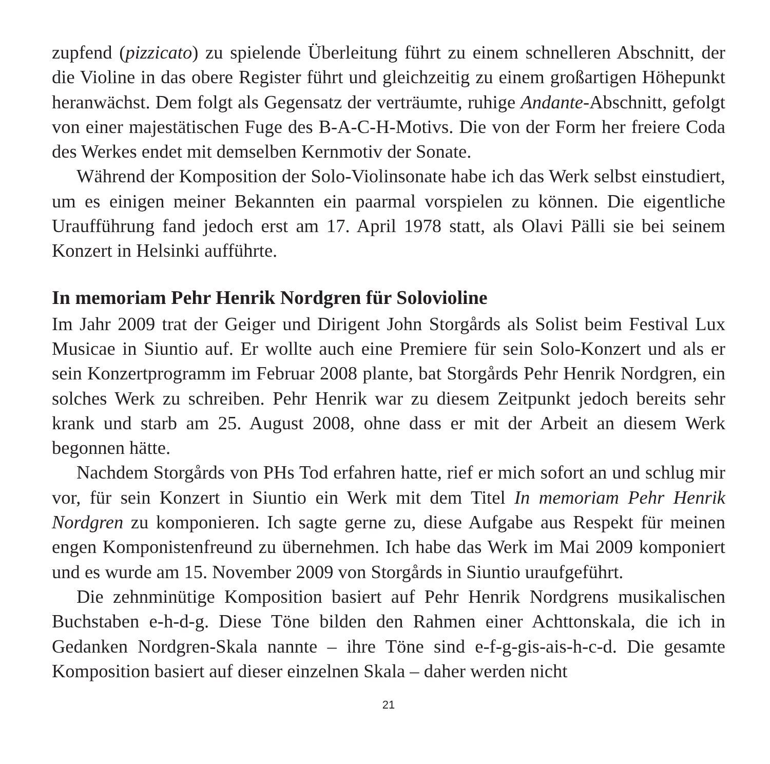zupfend (pizzicato) zu spielende Überleitung führt zu einem schnelleren Abschnitt, der die Violine in das obere Register führt und gleichzeitig zu einem großartigen Höhepunkt heranwächst. Dem folgt als Gegensatz der verträumte, ruhige Andante-Abschnitt, gefolgt von einer majestätischen Fuge des B-A-C-H-Motivs. Die von der Form her freiere Coda des Werkes endet mit demselben Kernmotiv der Sonate.
Während der Komposition der Solo-Violinsonate habe ich das Werk selbst einstudiert, um es einigen meiner Bekannten ein paarmal vorspielen zu können. Die eigentliche Uraufführung fand jedoch erst am 17. April 1978 statt, als Olavi Pälli sie bei seinem Konzert in Helsinki aufführte.
In memoriam Pehr Henrik Nordgren für Solovioline
Im Jahr 2009 trat der Geiger und Dirigent John Storgårds als Solist beim Festival Lux Musicae in Siuntio auf. Er wollte auch eine Premiere für sein Solo-Konzert und als er sein Konzertprogramm im Februar 2008 plante, bat Storgårds Pehr Henrik Nordgren, ein solches Werk zu schreiben. Pehr Henrik war zu diesem Zeitpunkt jedoch bereits sehr krank und starb am 25. August 2008, ohne dass er mit der Arbeit an diesem Werk begonnen hätte.
Nachdem Storgårds von PHs Tod erfahren hatte, rief er mich sofort an und schlug mir vor, für sein Konzert in Siuntio ein Werk mit dem Titel In memoriam Pehr Henrik Nordgren zu komponieren. Ich sagte gerne zu, diese Aufgabe aus Respekt für meinen engen Komponistenfreund zu übernehmen. Ich habe das Werk im Mai 2009 komponiert und es wurde am 15. November 2009 von Storgårds in Siuntio uraufgeführt.
Die zehnminütige Komposition basiert auf Pehr Henrik Nordgrens musikalischen Buchstaben e-h-d-g. Diese Töne bilden den Rahmen einer Achttonskala, die ich in Gedanken Nordgren-Skala nannte – ihre Töne sind e-f-g-gis-ais-h-c-d. Die gesamte Komposition basiert auf dieser einzelnen Skala – daher werden nicht
21